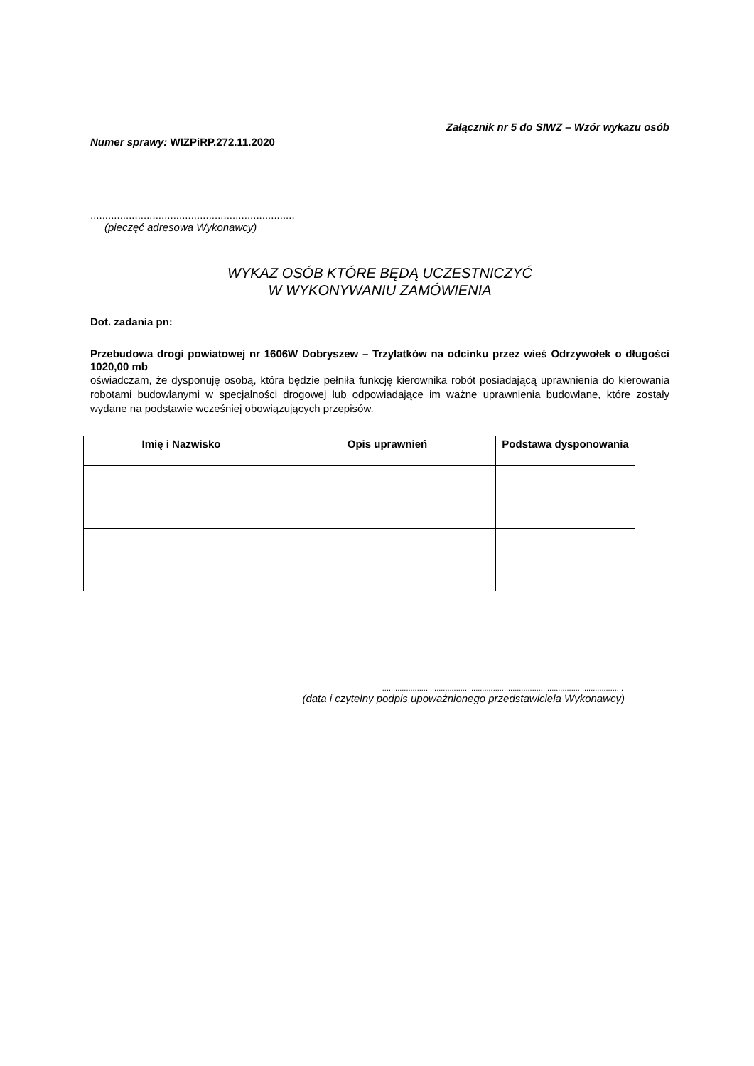Załącznik nr 5 do SIWZ – Wzór wykazu osób
Numer sprawy: WIZPiRP.272.11.2020
.....................................................................
(pieczęć adresowa Wykonawcy)
WYKAZ OSÓB KTÓRE BĘDĄ UCZESTNICZYĆ
W WYKONYWANIU ZAMÓWIENIA
Dot. zadania pn:
Przebudowa drogi powiatowej nr 1606W Dobryszew – Trzylatków na odcinku przez wieś Odrzywołek o długości 1020,00 mb
oświadczam, że dysponuję osobą, która będzie pełniła funkcję kierownika robót posiadającą uprawnienia do kierowania robotami budowlanymi w specjalności drogowej lub odpowiadające im ważne uprawnienia budowlane, które zostały wydane na podstawie wcześniej obowiązujących przepisów.
| Imię i Nazwisko | Opis uprawnień | Podstawa dysponowania |
| --- | --- | --- |
...............................................................................................................
(data i czytelny podpis upoważnionego przedstawiciela Wykonawcy)